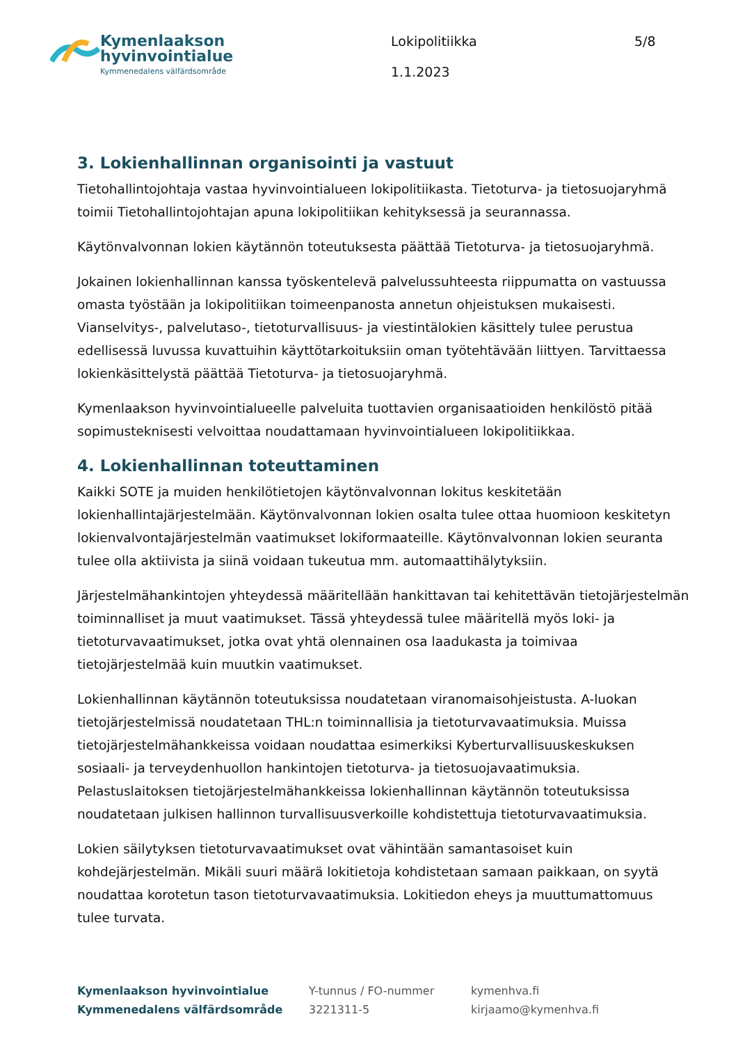Kymenlaakson
hyvinvointialue
Kymmenedalens välfärdsområde
Lokipolitiikka
1.1.2023
5/8
3. Lokienhallinnan organisointi ja vastuut
Tietohallintojohtaja vastaa hyvinvointialueen lokipolitiikasta. Tietoturva- ja tietosuojaryhmä toimii Tietohallintojohtajan apuna lokipolitiikan kehityksessä ja seurannassa.
Käytönvalvonnan lokien käytännön toteutuksesta päättää Tietoturva- ja tietosuojaryhmä.
Jokainen lokienhallinnan kanssa työskentelevä palvelussuhteesta riippumatta on vastuussa omasta työstään ja lokipolitiikan toimeenpanosta annetun ohjeistuksen mukaisesti. Vianselvitys-, palvelutaso-, tietoturvallisuus- ja viestintälokien käsittely tulee perustua edellisessä luvussa kuvattuihin käyttötarkoituksiin oman työtehtävään liittyen. Tarvittaessa lokienkäsittelystä päättää Tietoturva- ja tietosuojaryhmä.
Kymenlaakson hyvinvointialueelle palveluita tuottavien organisaatioiden henkilöstö pitää sopimusteknisesti velvoittaa noudattamaan hyvinvointialueen lokipolitiikkaa.
4. Lokienhallinnan toteuttaminen
Kaikki SOTE ja muiden henkilötietojen käytönvalvonnan lokitus keskitetään lokienhallintajärjestelmään. Käytönvalvonnan lokien osalta tulee ottaa huomioon keskitetyn lokienvalvontajärjestelmän vaatimukset lokiformaateille. Käytönvalvonnan lokien seuranta tulee olla aktiivista ja siinä voidaan tukeutua mm. automaattihälytyksiin.
Järjestelmähankintojen yhteydessä määritellään hankittavan tai kehitettävän tietojärjestelmän toiminnalliset ja muut vaatimukset. Tässä yhteydessä tulee määritellä myös loki- ja tietoturvavaatimukset, jotka ovat yhtä olennainen osa laadukasta ja toimivaa tietojärjestelmää kuin muutkin vaatimukset.
Lokienhallinnan käytännön toteutuksissa noudatetaan viranomaisohjeistusta. A-luokan tietojärjestelmissä noudatetaan THL:n toiminnallisia ja tietoturvavaatimuksia. Muissa tietojärjestelmähankkeissa voidaan noudattaa esimerkiksi Kyberturvallisuuskeskuksen sosiaali- ja terveydenhuollon hankintojen tietoturva- ja tietosuojavaatimuksia. Pelastuslaitoksen tietojärjestelmähankkeissa lokienhallinnan käytännön toteutuksissa noudatetaan julkisen hallinnon turvallisuusverkoille kohdistettuja tietoturvavaatimuksia.
Lokien säilytyksen tietoturvavaatimukset ovat vähintään samantasoiset kuin kohdejärjestelmän. Mikäli suuri määrä lokitietoja kohdistetaan samaan paikkaan, on syytä noudattaa korotetun tason tietoturvavaatimuksia. Lokitiedon eheys ja muuttumattomuus tulee turvata.
Kymenlaakson hyvinvointialue
Kymmenedalens välfärdsområde
Y-tunnus / FO-nummer
3221311-5
kymenhva.fi
kirjaamo@kymenhva.fi